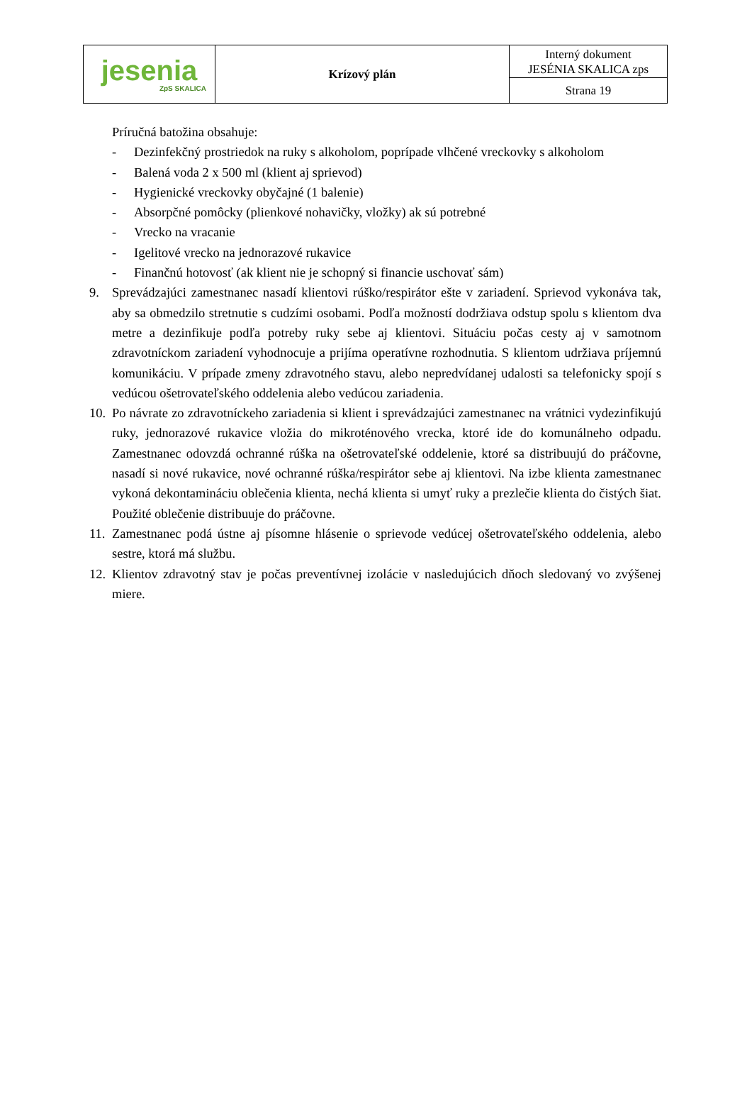| jesenia ZpS SKALICA | Krízový plán | Interný dokument JESÉNIA SKALICA zps |
| | | Strana 19 |
Príručná batožina obsahuje:
- Dezinfekčný prostriedok na ruky s alkoholom, poprípade vlhčené vreckovky s alkoholom
- Balená voda 2 x 500 ml (klient aj sprievod)
- Hygienické vreckovky obyčajné (1 balenie)
- Absorpčné pomôcky (plienkové nohavičky, vložky) ak sú potrebné
- Vrecko na vracanie
- Igelitové vrecko na jednorazové rukavice
- Finančnú hotovosť (ak klient nie je schopný si financie uschovať sám)
9. Sprevádzajúci zamestnanec nasadí klientovi rúško/respirátor ešte v zariadení. Sprievod vykonáva tak, aby sa obmedzilo stretnutie s cudzími osobami. Podľa možností dodržiava odstup spolu s klientom dva metre a dezinfikuje podľa potreby ruky sebe aj klientovi. Situáciu počas cesty aj v samotnom zdravotníckom zariadení vyhodnocuje a prijíma operatívne rozhodnutia. S klientom udržiava príjemnú komunikáciu. V prípade zmeny zdravotného stavu, alebo nepredvídanej udalosti sa telefonicky spojí s vedúcou ošetrovateľského oddelenia alebo vedúcou zariadenia.
10. Po návrate zo zdravotníckeho zariadenia si klient i sprevádzajúci zamestnanec na vrátnici vydezinfikujú ruky, jednorazové rukavice vložia do mikroténového vrecka, ktoré ide do komunálneho odpadu. Zamestnanec odovzdá ochranné rúška na ošetrovateľské oddelenie, ktoré sa distribuujú do práčovne, nasadí si nové rukavice, nové ochranné rúška/respirátor sebe aj klientovi. Na izbe klienta zamestnanec vykoná dekontamináciu oblečenia klienta, nechá klienta si umyť ruky a prezlečie klienta do čistých šiat. Použité oblečenie distribuuje do práčovne.
11. Zamestnanec podá ústne aj písomne hlásenie o sprievode vedúcej ošetrovateľského oddelenia, alebo sestre, ktorá má službu.
12. Klientov zdravotný stav je počas preventívnej izolácie v nasledujúcich dňoch sledovaný vo zvýšenej miere.